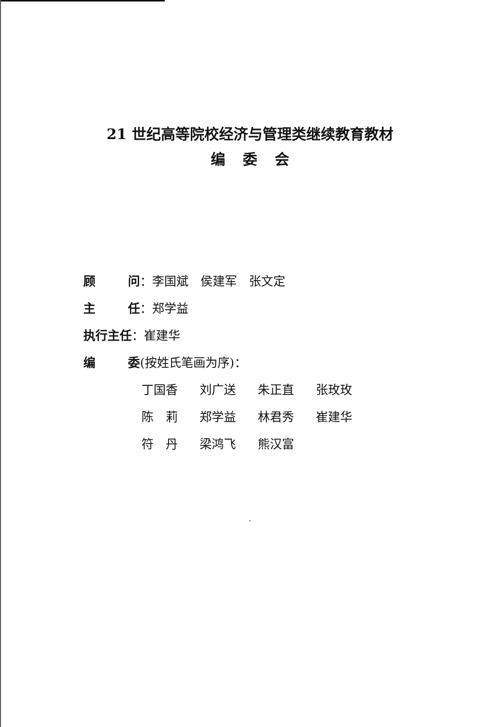21 世纪高等院校经济与管理类继续教育教材
编委会
顾 问：李国斌　侯建军　张文定
主 任：郑学益
执行主任：崔建华
编 委(按姓氏笔画为序)：
丁国香 刘广送 朱正直 张玫玫
陈　莉 郑学益 林君秀 崔建华
符　丹 梁鸿飞 熊汉富
·